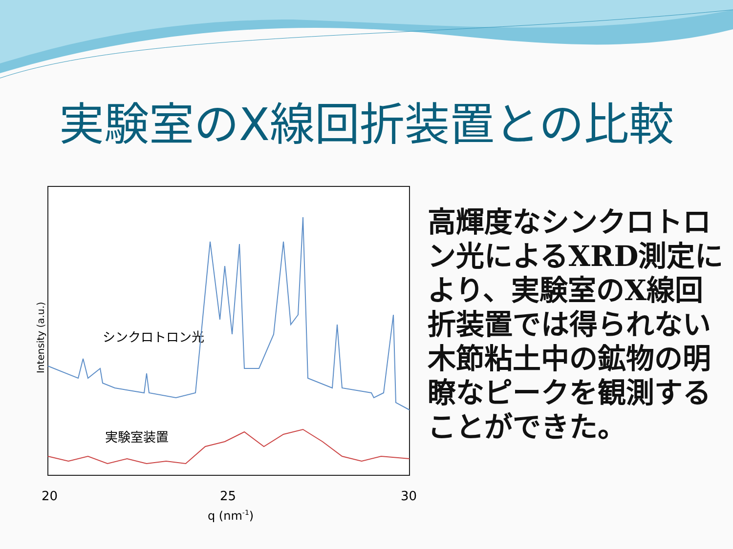実験室のX線回折装置との比較
Intensity (a.u.)
シンクロトロン光
実験室装置
20
25
30
q (nm-1)
高輝度なシンクロトロン光によるXRD測定により、実験室のX線回折装置では得られない木節粘土中の鉱物の明瞭なピークを観測することができた。